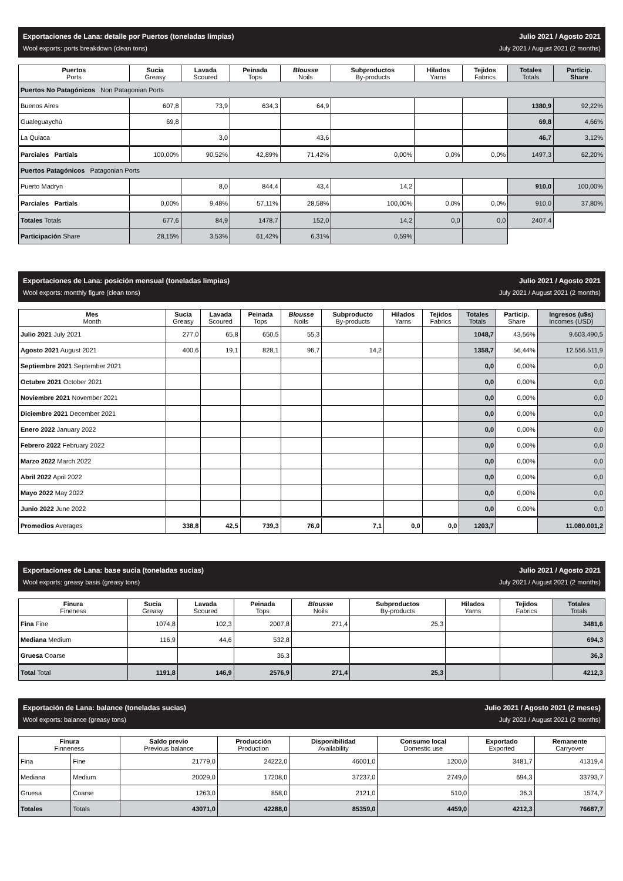Exportaciones de Lana: detalle por Puertos (toneladas limpias)
Wool exports: ports breakdown (clean tons)
Julio 2021 / Agosto 2021
July 2021 / August 2021 (2 months)
| Puertos Ports | Sucia Greasy | Lavada Scoured | Peinada Tops | Blousse Noils | Subproductos By-products | Hilados Yarns | Tejidos Fabrics | Totales Totals | Particip. Share |
| --- | --- | --- | --- | --- | --- | --- | --- | --- | --- |
| Puertos No Patagónicos Non Patagonian Ports | | | | | | | | | |
| Buenos Aires | 607,8 | 73,9 | 634,3 | 64,9 | | | | 1380,9 | 92,22% |
| Gualeguaychú | 69,8 | | | | | | | 69,8 | 4,66% |
| La Quiaca | | 3,0 | | 43,6 | | | | 46,7 | 3,12% |
| Parciales Partials | 100,00% | 90,52% | 42,89% | 71,42% | 0,00% | 0,0% | 0,0% | 1497,3 | 62,20% |
| Puertos Patagónicos Patagonian Ports | | | | | | | | | |
| Puerto Madryn | | 8,0 | 844,4 | 43,4 | 14,2 | | | 910,0 | 100,00% |
| Parciales Partials | 0,00% | 9,48% | 57,11% | 28,58% | 100,00% | 0,0% | 0,0% | 910,0 | 37,80% |
| Totales Totals | 677,6 | 84,9 | 1478,7 | 152,0 | 14,2 | 0,0 | 0,0 | 2407,4 | |
| Participación Share | 28,15% | 3,53% | 61,42% | 6,31% | 0,59% | | | | |
Exportaciones de Lana: posición mensual (toneladas limpias)
Wool exports: monthly figure (clean tons)
Julio 2021 / Agosto 2021
July 2021 / August 2021 (2 months)
| Mes Month | Sucia Greasy | Lavada Scoured | Peinada Tops | Blousse Noils | Subproducto By-products | Hilados Yarns | Tejidos Fabrics | Totales Totals | Particip. Share | Ingresos (u$s) Incomes (USD) |
| --- | --- | --- | --- | --- | --- | --- | --- | --- | --- | --- |
| Julio 2021 July 2021 | 277,0 | 65,8 | 650,5 | 55,3 | | | | 1048,7 | 43,56% | 9.603.490,5 |
| Agosto 2021 August 2021 | 400,6 | 19,1 | 828,1 | 96,7 | 14,2 | | | 1358,7 | 56,44% | 12.556.511,9 |
| Septiembre 2021 September 2021 | | | | | | | | 0,0 | 0,00% | 0,0 |
| Octubre 2021 October 2021 | | | | | | | | 0,0 | 0,00% | 0,0 |
| Noviembre 2021 November 2021 | | | | | | | | 0,0 | 0,00% | 0,0 |
| Diciembre 2021 December 2021 | | | | | | | | 0,0 | 0,00% | 0,0 |
| Enero 2022 January 2022 | | | | | | | | 0,0 | 0,00% | 0,0 |
| Febrero 2022 February 2022 | | | | | | | | 0,0 | 0,00% | 0,0 |
| Marzo 2022 March 2022 | | | | | | | | 0,0 | 0,00% | 0,0 |
| Abril 2022 April 2022 | | | | | | | | 0,0 | 0,00% | 0,0 |
| Mayo 2022 May 2022 | | | | | | | | 0,0 | 0,00% | 0,0 |
| Junio 2022 June 2022 | | | | | | | | 0,0 | 0,00% | 0,0 |
| Promedios Averages | 338,8 | 42,5 | 739,3 | 76,0 | 7,1 | 0,0 | 0,0 | 1203,7 | | 11.080.001,2 |
Exportaciones de Lana: base sucia (toneladas sucias)
Wool exports: greasy basis (greasy tons)
Julio 2021 / Agosto 2021
July 2021 / August 2021 (2 months)
| Finura Fineness | Sucia Greasy | Lavada Scoured | Peinada Tops | Blousse Noils | Subproductos By-products | Hilados Yarns | Tejidos Fabrics | Totales Totals |
| --- | --- | --- | --- | --- | --- | --- | --- | --- |
| Fina Fine | 1074,8 | 102,3 | 2007,8 | 271,4 | 25,3 | | | 3481,6 |
| Mediana Medium | 116,9 | 44,6 | 532,8 | | | | | 694,3 |
| Gruesa Coarse | | | 36,3 | | | | | 36,3 |
| Total Total | 1191,8 | 146,9 | 2576,9 | 271,4 | 25,3 | | | 4212,3 |
Exportación de Lana: balance (toneladas sucias)
Wool exports: balance (greasy tons)
Julio 2021 / Agosto 2021 (2 meses)
July 2021 / August 2021 (2 months)
| Finura Finneness | | Saldo previo Previous balance | Producción Production | Disponibilidad Availability | Consumo local Domestic use | Exportado Exported | Remanente Carryover |
| --- | --- | --- | --- | --- | --- | --- | --- |
| Fina | Fine | 21779,0 | 24222,0 | 46001,0 | 1200,0 | 3481,7 | 41319,4 |
| Mediana | Medium | 20029,0 | 17208,0 | 37237,0 | 2749,0 | 694,3 | 33793,7 |
| Gruesa | Coarse | 1263,0 | 858,0 | 2121,0 | 510,0 | 36,3 | 1574,7 |
| Totales | Totals | 43071,0 | 42288,0 | 85359,0 | 4459,0 | 4212,3 | 76687,7 |